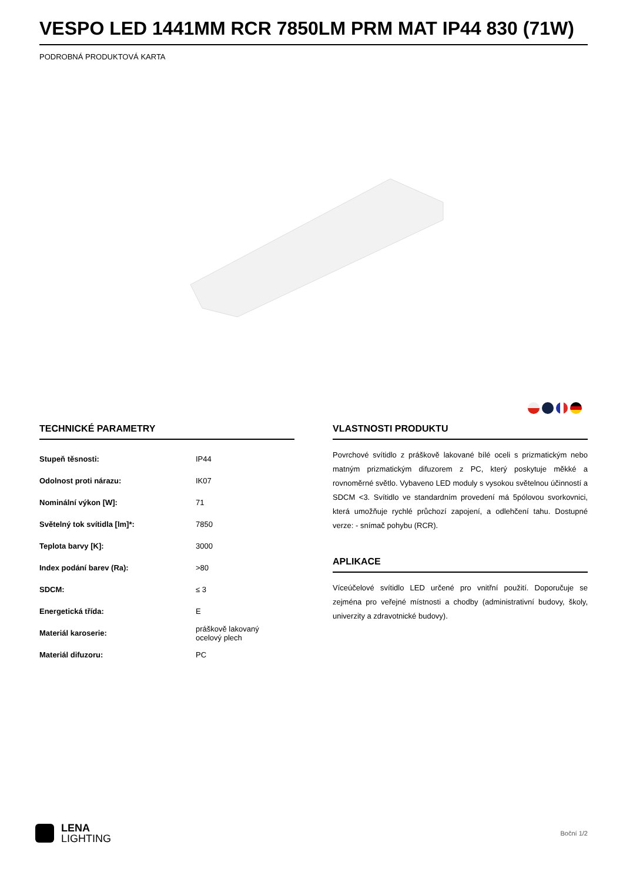VESPO LED 1441MM RCR 7850LM PRM MAT IP44 830 (71W)
PODROBNÁ PRODUKTOVÁ KARTA
TECHNICKÉ PARAMETRY
| Stupeň těsnosti: | IP44 |
| Odolnost proti nárazu: | IK07 |
| Nominální výkon [W]: | 71 |
| Světelný tok svítidla [lm]*: | 7850 |
| Teplota barvy [K]: | 3000 |
| Index podání barev (Ra): | >80 |
| SDCM: | ≤ 3 |
| Energetická třída: | E |
| Materiál karoserie: | práškově lakovaný ocelový plech |
| Materiál difuzoru: | PC |
VLASTNOSTI PRODUKTU
Povrchové svítidlo z práškově lakované bílé oceli s prizmatickým nebo matným prizmatickým difuzorem z PC, který poskytuje měkké a rovnoměrné světlo. Vybaveno LED moduly s vysokou světelnou účinností a SDCM <3. Svítidlo ve standardním provedení má 5pólovou svorkovnici, která umožňuje rychlé průchozí zapojení, a odlehčení tahu. Dostupné verze: - snímač pohybu (RCR).
APLIKACE
Víceúčelové svítidlo LED určené pro vnitřní použití. Doporučuje se zejména pro veřejné místnosti a chodby (administrativní budovy, školy, univerzity a zdravotnické budovy).
LENA
LIGHTING
Boční 1/2